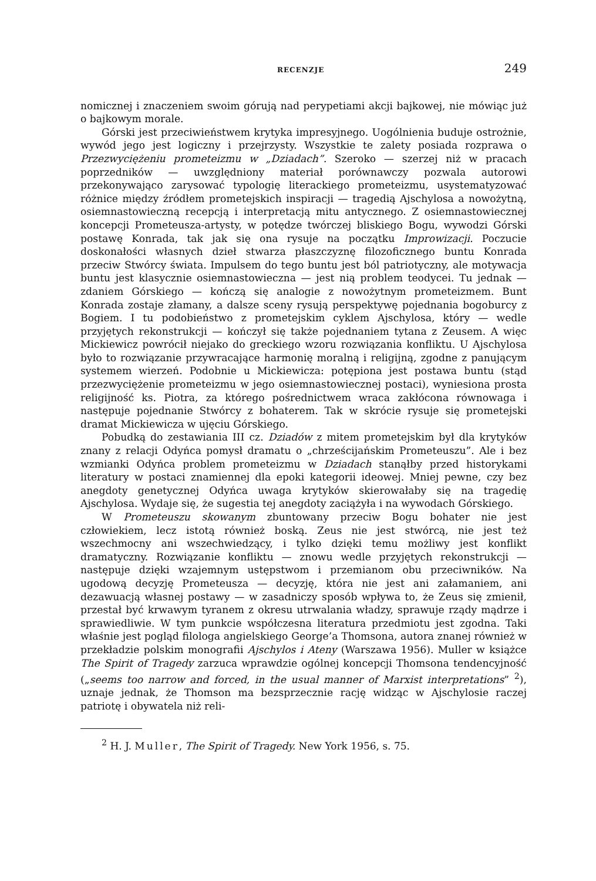RECENZJE 249
nomicznej i znaczeniem swoim górują nad perypetiami akcji bajkowej, nie mówiąc już o bajkowym morale.
Górski jest przeciwieństwem krytyka impresyjnego. Uogólnienia buduje ostrożnie, wywód jego jest logiczny i przejrzysty. Wszystkie te zalety posiada rozprawa o Przezwyciężeniu prometeizmu w „Dziadach”. Szeroko — szerzej niż w pracach poprzedników — uwzględniony materiał porównawczy pozwala autorowi przekonywająco zarysować typologię literackiego prometeizmu, usystematyzować różnice między źródłem prometejskich inspiracji — tragedią Ajschylosa a nowożytną, osiemnastowieczną recepcją i interpretacją mitu antycznego. Z osiemnastowiecznej koncepcji Prometeusza-artysty, w potędze twórczej bliskiego Bogu, wywodzi Górski postawę Konrada, tak jak się ona rysuje na początku Improwizacji. Poczucie doskonałości własnych dzieł stwarza płaszczyznę filozoficznego buntu Konrada przeciw Stwórcy świata. Impulsem do tego buntu jest ból patriotyczny, ale motywacja buntu jest klasycznie osiemnastowieczna — jest nią problem teodycei. Tu jednak — zdaniem Górskiego — kończą się analogie z nowożytnym prometeizmem. Bunt Konrada zostaje złamany, a dalsze sceny rysują perspektywę pojednania bogoburcy z Bogiem. I tu podobieństwo z prometejskim cyklem Ajschylosa, który — wedle przyjętych rekonstrukcji — kończył się także pojednaniem tytana z Zeusem. A więc Mickiewicz powrócił niejako do greckiego wzoru rozwiązania konfliktu. U Ajschylosa było to rozwiązanie przywracające harmonię moralną i religijną, zgodne z panującym systemem wierzeń. Podobnie u Mickiewicza: potępiona jest postawa buntu (stąd przezwyciężenie prometeizmu w jego osiemnastowiecznej postaci), wyniesiona prosta religijność ks. Piotra, za którego pośrednictwem wraca zakłócona równowaga i następuje pojednanie Stwórcy z bohaterem. Tak w skrócie rysuje się prometejski dramat Mickiewicza w ujęciu Górskiego.
Pobudką do zestawiania III cz. Dziadów z mitem prometejskim był dla krytyków znany z relacji Odyńca pomysł dramatu o „chrześcijańskim Prometeuszu”. Ale i bez wzmianki Odyńca problem prometeizmu w Dziadach stanąłby przed historykami literatury w postaci znamiennej dla epoki kategorii ideowej. Mniej pewne, czy bez anegdoty genetycznej Odyńca uwaga krytyków skierowałaby się na tragedię Ajschylosa. Wydaje się, że sugestia tej anegdoty zaciążyła i na wywodach Górskiego.
W Prometeuszu skowanym zbuntowany przeciw Bogu bohater nie jest człowiekiem, lecz istotą również boską. Zeus nie jest stwórcą, nie jest też wszechmocny ani wszechwiedzący, i tylko dzięki temu możliwy jest konflikt dramatyczny. Rozwiązanie konfliktu — znowu wedle przyjętych rekonstrukcji — następuje dzięki wzajemnym ustępstwom i przemianom obu przeciwników. Na ugodową decyzję Prometeusza — decyzję, która nie jest ani załamaniem, ani dezawuacją własnej postawy — w zasadniczy sposób wpływa to, że Zeus się zmienił, przestał być krwawym tyranem z okresu utrwalania władzy, sprawuje rządy mądrze i sprawiedliwie. W tym punkcie współczesna literatura przedmiotu jest zgodna. Taki właśnie jest pogląd filologa angielskiego George’a Thomsona, autora znanej również w przekładzie polskim monografii Ajschylos i Ateny (Warszawa 1956). Muller w książce The Spirit of Tragedy zarzuca wprawdzie ogólnej koncepcji Thomsona tendencyjność („seems too narrow and forced, in the usual manner of Marxist interpretations” <sup>2</sup>), uznaje jednak, że Thomson ma bezsprzecznie rację widząc w Ajschylosie raczej patriotę i obywatela niż reli-
<sup>2</sup> H. J. Muller, The Spirit of Tragedy. New York 1956, s. 75.